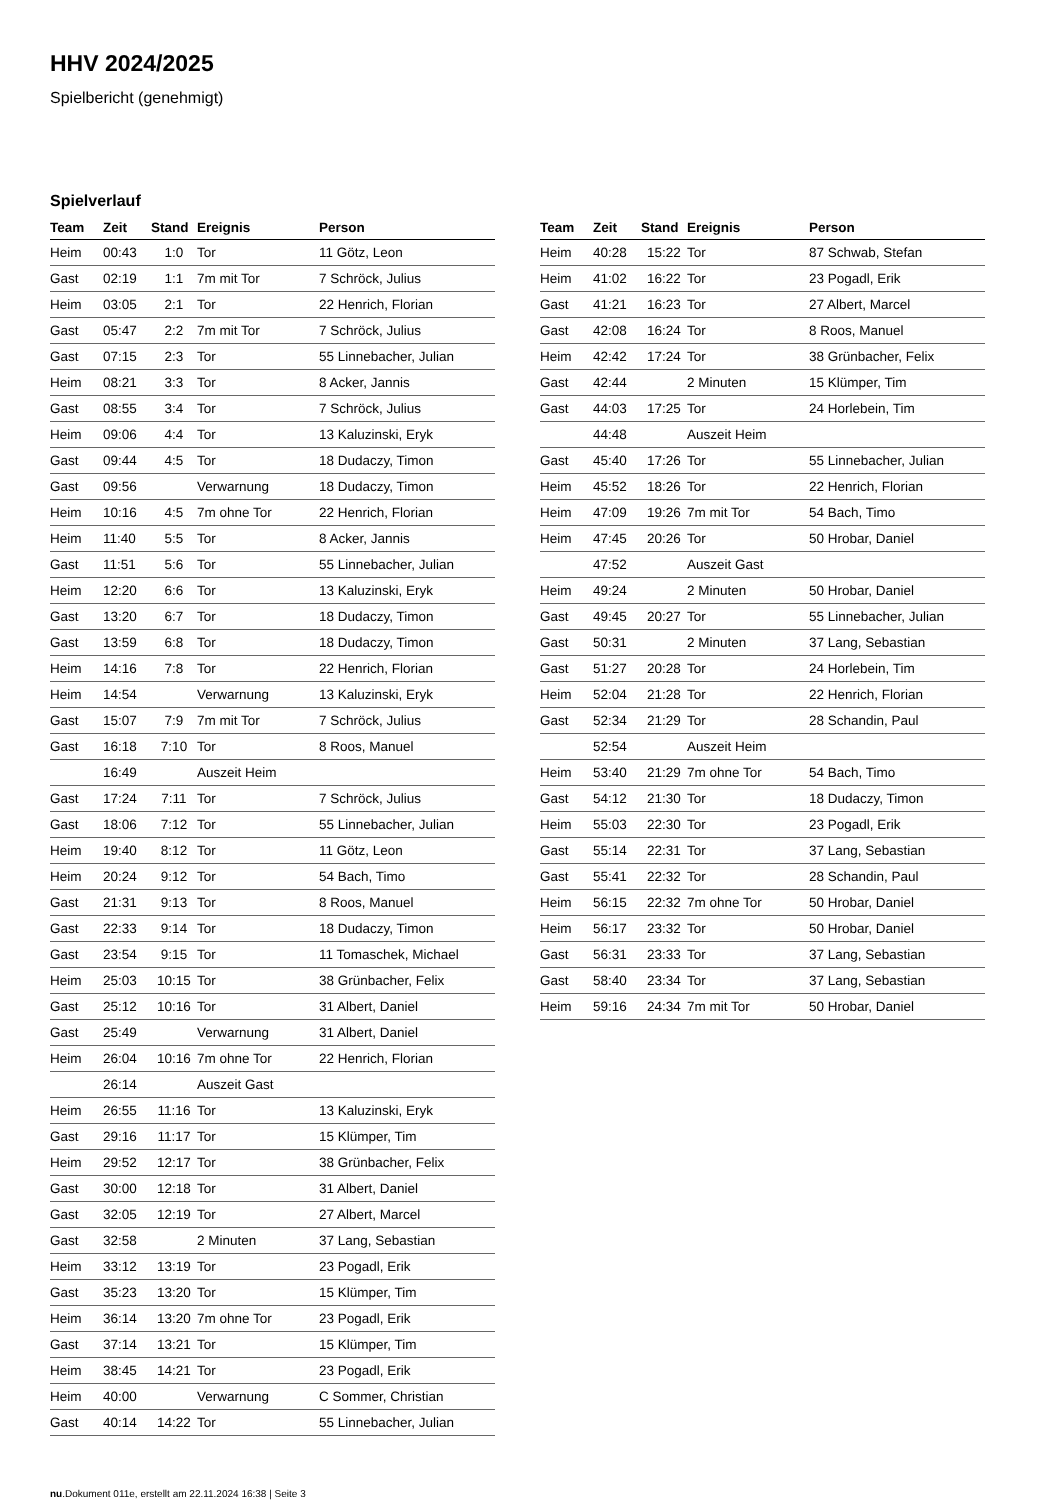HHV 2024/2025
Spielbericht (genehmigt)
Spielverlauf
| Team | Zeit | Stand | Ereignis | Person |
| --- | --- | --- | --- | --- |
| Heim | 00:43 | 1:0 | Tor | 11 Götz, Leon |
| Gast | 02:19 | 1:1 | 7m mit Tor | 7 Schröck, Julius |
| Heim | 03:05 | 2:1 | Tor | 22 Henrich, Florian |
| Gast | 05:47 | 2:2 | 7m mit Tor | 7 Schröck, Julius |
| Gast | 07:15 | 2:3 | Tor | 55 Linnebacher, Julian |
| Heim | 08:21 | 3:3 | Tor | 8 Acker, Jannis |
| Gast | 08:55 | 3:4 | Tor | 7 Schröck, Julius |
| Heim | 09:06 | 4:4 | Tor | 13 Kaluzinski, Eryk |
| Gast | 09:44 | 4:5 | Tor | 18 Dudaczy, Timon |
| Gast | 09:56 | | Verwarnung | 18 Dudaczy, Timon |
| Heim | 10:16 | 4:5 | 7m ohne Tor | 22 Henrich, Florian |
| Heim | 11:40 | 5:5 | Tor | 8 Acker, Jannis |
| Gast | 11:51 | 5:6 | Tor | 55 Linnebacher, Julian |
| Heim | 12:20 | 6:6 | Tor | 13 Kaluzinski, Eryk |
| Gast | 13:20 | 6:7 | Tor | 18 Dudaczy, Timon |
| Gast | 13:59 | 6:8 | Tor | 18 Dudaczy, Timon |
| Heim | 14:16 | 7:8 | Tor | 22 Henrich, Florian |
| Heim | 14:54 | | Verwarnung | 13 Kaluzinski, Eryk |
| Gast | 15:07 | 7:9 | 7m mit Tor | 7 Schröck, Julius |
| Gast | 16:18 | 7:10 | Tor | 8 Roos, Manuel |
| | 16:49 | | Auszeit Heim | |
| Gast | 17:24 | 7:11 | Tor | 7 Schröck, Julius |
| Gast | 18:06 | 7:12 | Tor | 55 Linnebacher, Julian |
| Heim | 19:40 | 8:12 | Tor | 11 Götz, Leon |
| Heim | 20:24 | 9:12 | Tor | 54 Bach, Timo |
| Gast | 21:31 | 9:13 | Tor | 8 Roos, Manuel |
| Gast | 22:33 | 9:14 | Tor | 18 Dudaczy, Timon |
| Gast | 23:54 | 9:15 | Tor | 11 Tomaschek, Michael |
| Heim | 25:03 | 10:15 | Tor | 38 Grünbacher, Felix |
| Gast | 25:12 | 10:16 | Tor | 31 Albert, Daniel |
| Gast | 25:49 | | Verwarnung | 31 Albert, Daniel |
| Heim | 26:04 | 10:16 | 7m ohne Tor | 22 Henrich, Florian |
| | 26:14 | | Auszeit Gast | |
| Heim | 26:55 | 11:16 | Tor | 13 Kaluzinski, Eryk |
| Gast | 29:16 | 11:17 | Tor | 15 Klümper, Tim |
| Heim | 29:52 | 12:17 | Tor | 38 Grünbacher, Felix |
| Gast | 30:00 | 12:18 | Tor | 31 Albert, Daniel |
| Gast | 32:05 | 12:19 | Tor | 27 Albert, Marcel |
| Gast | 32:58 | | 2 Minuten | 37 Lang, Sebastian |
| Heim | 33:12 | 13:19 | Tor | 23 Pogadl, Erik |
| Gast | 35:23 | 13:20 | Tor | 15 Klümper, Tim |
| Heim | 36:14 | 13:20 | 7m ohne Tor | 23 Pogadl, Erik |
| Gast | 37:14 | 13:21 | Tor | 15 Klümper, Tim |
| Heim | 38:45 | 14:21 | Tor | 23 Pogadl, Erik |
| Heim | 40:00 | | Verwarnung | C Sommer, Christian |
| Gast | 40:14 | 14:22 | Tor | 55 Linnebacher, Julian |
| Team | Zeit | Stand | Ereignis | Person |
| --- | --- | --- | --- | --- |
| Heim | 40:28 | 15:22 | Tor | 87 Schwab, Stefan |
| Heim | 41:02 | 16:22 | Tor | 23 Pogadl, Erik |
| Gast | 41:21 | 16:23 | Tor | 27 Albert, Marcel |
| Gast | 42:08 | 16:24 | Tor | 8 Roos, Manuel |
| Heim | 42:42 | 17:24 | Tor | 38 Grünbacher, Felix |
| Gast | 42:44 | | 2 Minuten | 15 Klümper, Tim |
| Gast | 44:03 | 17:25 | Tor | 24 Horlebein, Tim |
| | 44:48 | | Auszeit Heim | |
| Gast | 45:40 | 17:26 | Tor | 55 Linnebacher, Julian |
| Heim | 45:52 | 18:26 | Tor | 22 Henrich, Florian |
| Heim | 47:09 | 19:26 | 7m mit Tor | 54 Bach, Timo |
| Heim | 47:45 | 20:26 | Tor | 50 Hrobar, Daniel |
| | 47:52 | | Auszeit Gast | |
| Heim | 49:24 | | 2 Minuten | 50 Hrobar, Daniel |
| Gast | 49:45 | 20:27 | Tor | 55 Linnebacher, Julian |
| Gast | 50:31 | | 2 Minuten | 37 Lang, Sebastian |
| Gast | 51:27 | 20:28 | Tor | 24 Horlebein, Tim |
| Heim | 52:04 | 21:28 | Tor | 22 Henrich, Florian |
| Gast | 52:34 | 21:29 | Tor | 28 Schandin, Paul |
| | 52:54 | | Auszeit Heim | |
| Heim | 53:40 | 21:29 | 7m ohne Tor | 54 Bach, Timo |
| Gast | 54:12 | 21:30 | Tor | 18 Dudaczy, Timon |
| Heim | 55:03 | 22:30 | Tor | 23 Pogadl, Erik |
| Gast | 55:14 | 22:31 | Tor | 37 Lang, Sebastian |
| Gast | 55:41 | 22:32 | Tor | 28 Schandin, Paul |
| Heim | 56:15 | 22:32 | 7m ohne Tor | 50 Hrobar, Daniel |
| Heim | 56:17 | 23:32 | Tor | 50 Hrobar, Daniel |
| Gast | 56:31 | 23:33 | Tor | 37 Lang, Sebastian |
| Gast | 58:40 | 23:34 | Tor | 37 Lang, Sebastian |
| Heim | 59:16 | 24:34 | 7m mit Tor | 50 Hrobar, Daniel |
nu.Dokument 011e, erstellt am 22.11.2024 16:38 | Seite 3